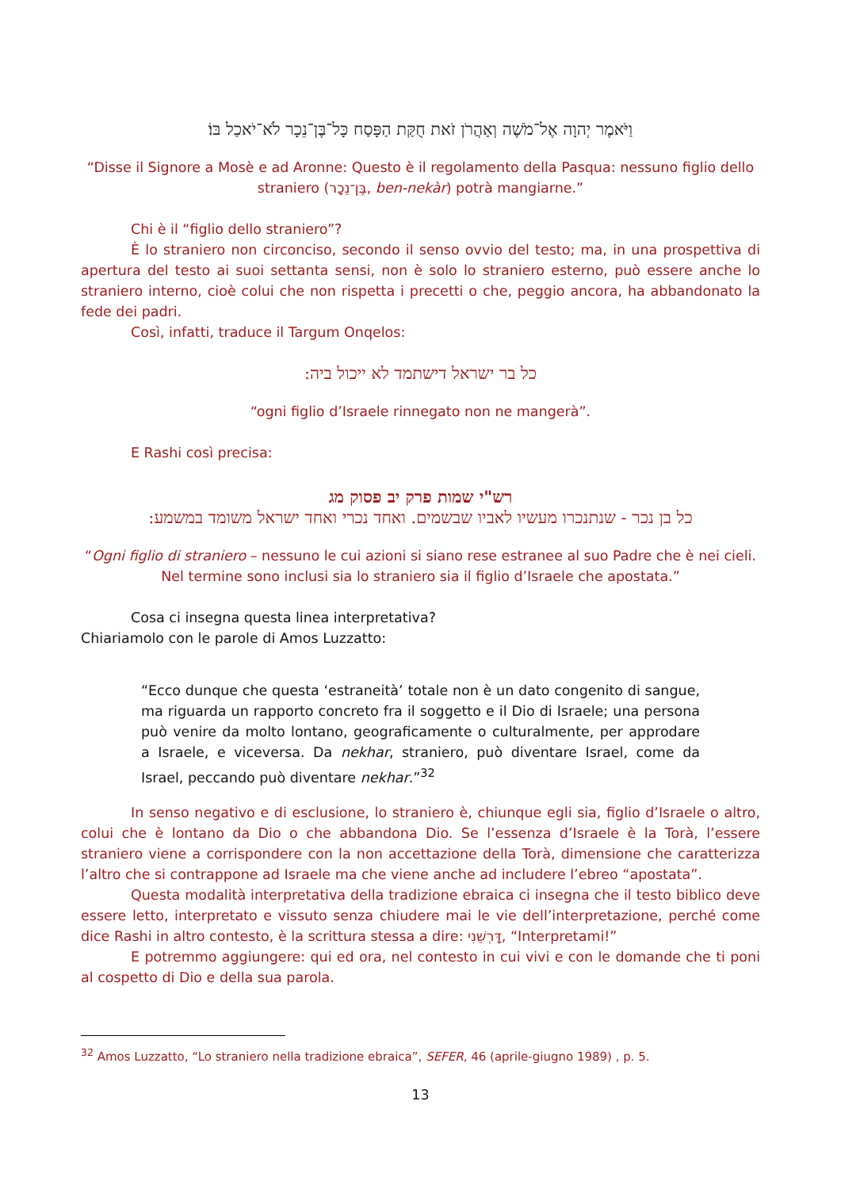וַיֹּאמֶר יְהוָה אֶל־מֹשֶׁה וְאַהֲרֹן זֹאת חֻקַּת הַפָּסַח כָּל־בֶּן־נֵכָר לֹא־יֹאכַל בּוֹ׃
“Disse il Signore a Mosè e ad Aronne: Questo è il regolamento della Pasqua: nessuno figlio dello straniero (בֶּן־נֵכָר, ben-nekàr) potrà mangiarne.”
Chi è il “figlio dello straniero”?
È lo straniero non circonciso, secondo il senso ovvio del testo; ma, in una prospettiva di apertura del testo ai suoi settanta sensi, non è solo lo straniero esterno, può essere anche lo straniero interno, cioè colui che non rispetta i precetti o che, peggio ancora, ha abbandonato la fede dei padri.
Così, infatti, traduce il Targum Onqelos:
כל בר ישראל דישתמד לא ייכול ביה:
“ogni figlio d’Israele rinnegato non ne mangerà”.
E Rashi così precisa:
רש"י שמות פרק יב פסוק מג
כל בן נכר - שנתנכרו מעשיו לאביו שבשמים. ואחד נכרי ואחד ישראל משומד במשמע:
“Ogni figlio di straniero – nessuno le cui azioni si siano rese estranee al suo Padre che è nei cieli. Nel termine sono inclusi sia lo straniero sia il figlio d’Israele che apostata.”
Cosa ci insegna questa linea interpretativa?
Chiariamolo con le parole di Amos Luzzatto:
“Ecco dunque che questa ‘estraneità’ totale non è un dato congenito di sangue, ma riguarda un rapporto concreto fra il soggetto e il Dio di Israele; una persona può venire da molto lontano, geograficamente o culturalmente, per approdare a Israele, e viceversa. Da nekhar, straniero, può diventare Israel, come da Israel, peccando può diventare nekhar.”<sup>32</sup>
In senso negativo e di esclusione, lo straniero è, chiunque egli sia, figlio d’Israele o altro, colui che è lontano da Dio o che abbandona Dio. Se l’essenza d’Israele è la Torà, l’essere straniero viene a corrispondere con la non accettazione della Torà, dimensione che caratterizza l’altro che si contrappone ad Israele ma che viene anche ad includere l’ebreo “apostata”.
Questa modalità interpretativa della tradizione ebraica ci insegna che il testo biblico deve essere letto, interpretato e vissuto senza chiudere mai le vie dell’interpretazione, perché come dice Rashi in altro contesto, è la scrittura stessa a dire: דָּרְשֵׁנִי, “Interpretami!”
E potremmo aggiungere: qui ed ora, nel contesto in cui vivi e con le domande che ti poni al cospetto di Dio e della sua parola.
<sup>32</sup> Amos Luzzatto, “Lo straniero nella tradizione ebraica”, SEFER, 46 (aprile-giugno 1989) , p. 5.
13